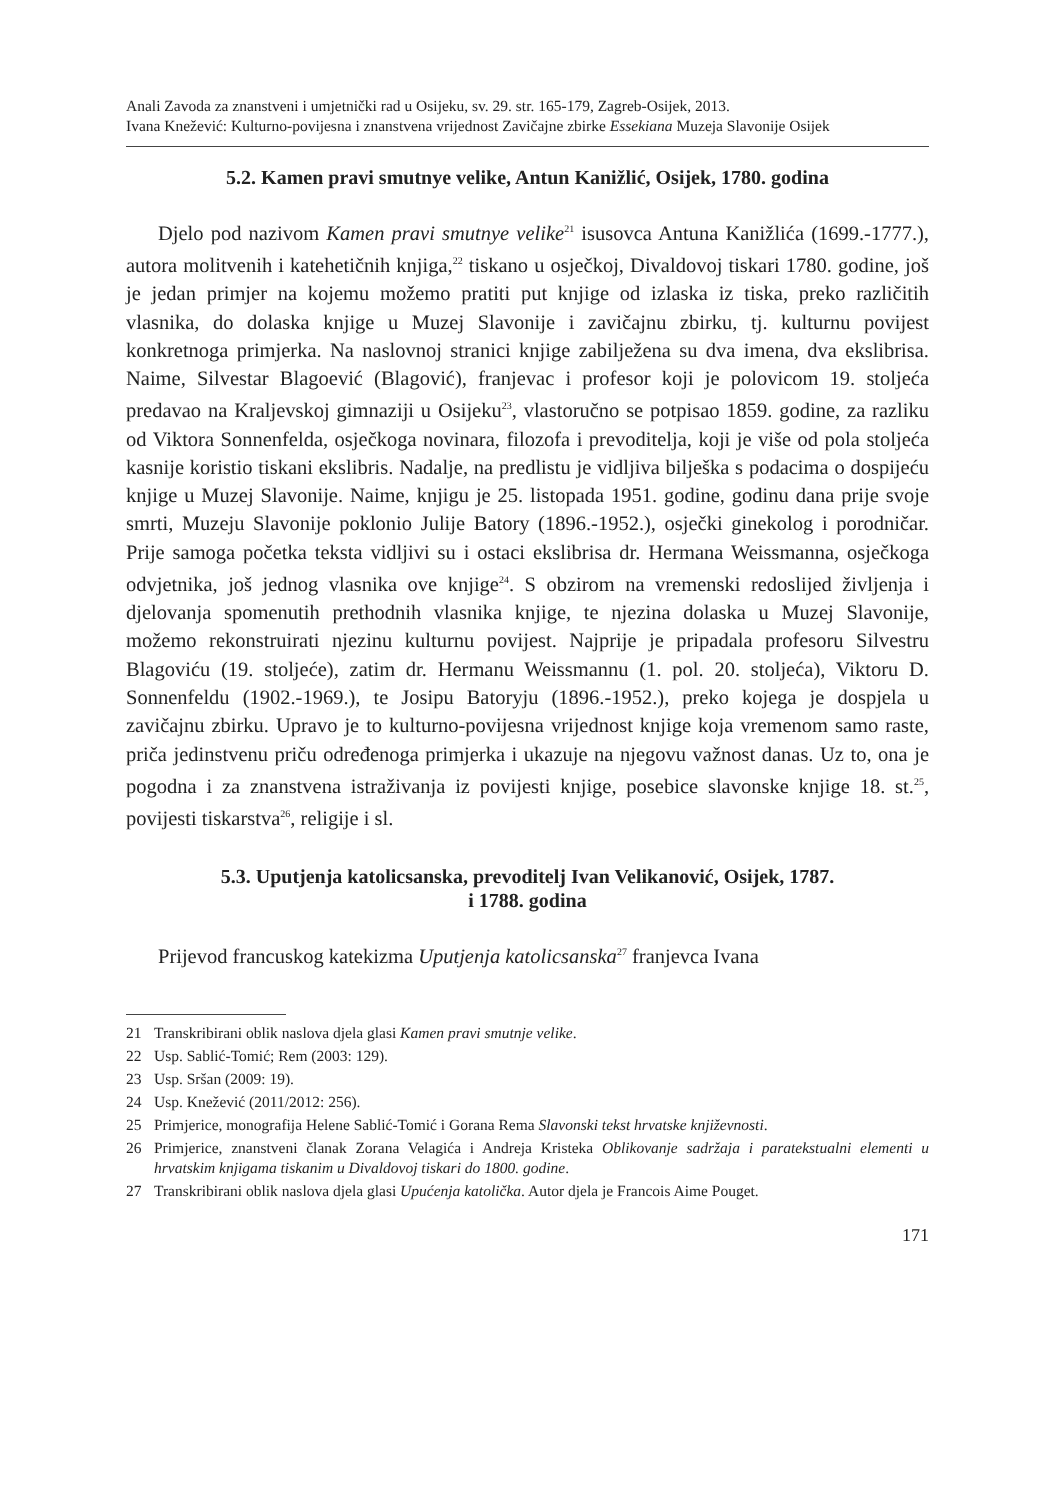Anali Zavoda za znanstveni i umjetnički rad u Osijeku, sv. 29. str. 165-179, Zagreb-Osijek, 2013.
Ivana Knežević: Kulturno-povijesna i znanstvena vrijednost Zavičajne zbirke Essekiana Muzeja Slavonije Osijek
5.2. Kamen pravi smutnye velike, Antun Kanižlić, Osijek, 1780. godina
Djelo pod nazivom Kamen pravi smutnye velike<sup>21</sup> isusovca Antuna Kanižlića (1699.-1777.), autora molitvenih i katehetičnih knjiga,<sup>22</sup> tiskano u osječkoj, Divaldovoj tiskari 1780. godine, još je jedan primjer na kojemu možemo pratiti put knjige od izlaska iz tiska, preko različitih vlasnika, do dolaska knjige u Muzej Slavonije i zavičajnu zbirku, tj. kulturnu povijest konkretnoga primjerka. Na naslovnoj stranici knjige zabilježena su dva imena, dva ekslibrisa. Naime, Silvestar Blagoević (Blagović), franjevac i profesor koji je polovicom 19. stoljeća predavao na Kraljevskoj gimnaziji u Osijeku<sup>23</sup>, vlastoručno se potpisao 1859. godine, za razliku od Viktora Sonnenfelda, osječkoga novinara, filozofa i prevoditelja, koji je više od pola stoljeća kasnije koristio tiskani ekslibris. Nadalje, na predlistu je vidljiva bilješka s podacima o dospijeću knjige u Muzej Slavonije. Naime, knjigu je 25. listopada 1951. godine, godinu dana prije svoje smrti, Muzeju Slavonije poklonio Julije Batory (1896.-1952.), osječki ginekolog i porodničar. Prije samoga početka teksta vidljivi su i ostaci ekslibrisa dr. Hermana Weissmanna, osječkoga odvjetnika, još jednog vlasnika ove knjige<sup>24</sup>. S obzirom na vremenski redoslijed življenja i djelovanja spomenutih prethodnih vlasnika knjige, te njezina dolaska u Muzej Slavonije, možemo rekonstruirati njezinu kulturnu povijest. Najprije je pripadala profesoru Silvestru Blagoviću (19. stoljeće), zatim dr. Hermanu Weissmannu (1. pol. 20. stoljeća), Viktoru D. Sonnenfeldu (1902.-1969.), te Josipu Batoryju (1896.-1952.), preko kojega je dospjela u zavičajnu zbirku. Upravo je to kulturno-povijesna vrijednost knjige koja vremenom samo raste, priča jedinstvenu priču određenoga primjerka i ukazuje na njegovu važnost danas. Uz to, ona je pogodna i za znanstvena istraživanja iz povijesti knjige, posebice slavonske knjige 18. st.<sup>25</sup>, povijesti tiskarstva<sup>26</sup>, religije i sl.
5.3. Uputjenja katolicsanska, prevoditelj Ivan Velikanović, Osijek, 1787.
i 1788. godina
Prijevod francuskog katekizma Uputjenja katolicsanska<sup>27</sup> franjevca Ivana
21 Transkribirani oblik naslova djela glasi Kamen pravi smutnje velike.
22 Usp. Sablić-Tomić; Rem (2003: 129).
23 Usp. Sršan (2009: 19).
24 Usp. Knežević (2011/2012: 256).
25 Primjerice, monografija Helene Sablić-Tomić i Gorana Rema Slavonski tekst hrvatske književnosti.
26 Primjerice, znanstveni članak Zorana Velagića i Andreja Kristeka Oblikovanje sadržaja i paratekstualni elementi u hrvatskim knjigama tiskanim u Divaldovoj tiskari do 1800. godine.
27 Transkribirani oblik naslova djela glasi Upućenja katolička. Autor djela je Francois Aime Pouget.
171